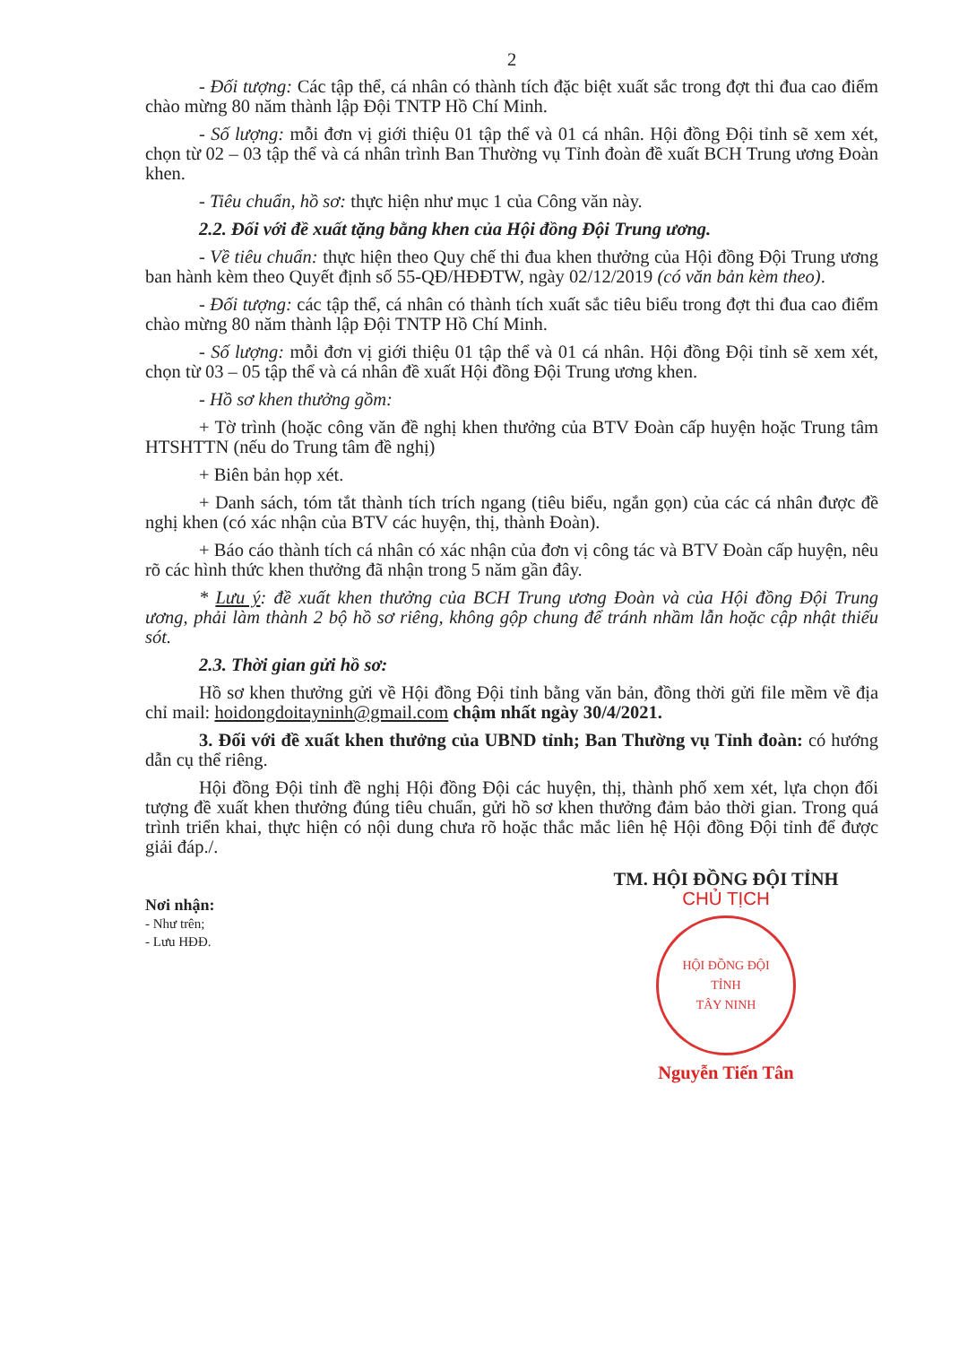2
- Đối tượng: Các tập thể, cá nhân có thành tích đặc biệt xuất sắc trong đợt thi đua cao điểm chào mừng 80 năm thành lập Đội TNTP Hồ Chí Minh.
- Số lượng: mỗi đơn vị giới thiệu 01 tập thể và 01 cá nhân. Hội đồng Đội tỉnh sẽ xem xét, chọn từ 02 – 03 tập thể và cá nhân trình Ban Thường vụ Tỉnh đoàn đề xuất BCH Trung ương Đoàn khen.
- Tiêu chuẩn, hồ sơ: thực hiện như mục 1 của Công văn này.
2.2. Đối với đề xuất tặng bằng khen của Hội đồng Đội Trung ương.
- Về tiêu chuẩn: thực hiện theo Quy chế thi đua khen thưởng của Hội đồng Đội Trung ương ban hành kèm theo Quyết định số 55-QĐ/HĐĐTW, ngày 02/12/2019 (có văn bản kèm theo).
- Đối tượng: các tập thể, cá nhân có thành tích xuất sắc tiêu biểu trong đợt thi đua cao điểm chào mừng 80 năm thành lập Đội TNTP Hồ Chí Minh.
- Số lượng: mỗi đơn vị giới thiệu 01 tập thể và 01 cá nhân. Hội đồng Đội tỉnh sẽ xem xét, chọn từ 03 – 05 tập thể và cá nhân đề xuất Hội đồng Đội Trung ương khen.
- Hồ sơ khen thưởng gồm:
+ Tờ trình (hoặc công văn đề nghị khen thưởng của BTV Đoàn cấp huyện hoặc Trung tâm HTSHTTN (nếu do Trung tâm đề nghị)
+ Biên bản họp xét.
+ Danh sách, tóm tắt thành tích trích ngang (tiêu biểu, ngắn gọn) của các cá nhân được đề nghị khen (có xác nhận của BTV các huyện, thị, thành Đoàn).
+ Báo cáo thành tích cá nhân có xác nhận của đơn vị công tác và BTV Đoàn cấp huyện, nêu rõ các hình thức khen thưởng đã nhận trong 5 năm gần đây.
* Lưu ý: đề xuất khen thưởng của BCH Trung ương Đoàn và của Hội đồng Đội Trung ương, phải làm thành 2 bộ hồ sơ riêng, không gộp chung để tránh nhầm lẫn hoặc cập nhật thiếu sót.
2.3. Thời gian gửi hồ sơ:
Hồ sơ khen thưởng gửi về Hội đồng Đội tỉnh bằng văn bản, đồng thời gửi file mềm về địa chỉ mail: hoidongdoitayninh@gmail.com chậm nhất ngày 30/4/2021.
3. Đối với đề xuất khen thưởng của UBND tỉnh; Ban Thường vụ Tỉnh đoàn: có hướng dẫn cụ thể riêng.
Hội đồng Đội tỉnh đề nghị Hội đồng Đội các huyện, thị, thành phố xem xét, lựa chọn đối tượng đề xuất khen thưởng đúng tiêu chuẩn, gửi hồ sơ khen thưởng đảm bảo thời gian. Trong quá trình triển khai, thực hiện có nội dung chưa rõ hoặc thắc mắc liên hệ Hội đồng Đội tỉnh để được giải đáp./.
Nơi nhận:
- Như trên;
- Lưu HĐĐ.
TM. HỘI ĐỒNG ĐỘI TỈNH
CHỦ TỊCH
HỘI ĐỒNG ĐỘI
TỈNH
TÂY NINH
Nguyễn Tiến Tân